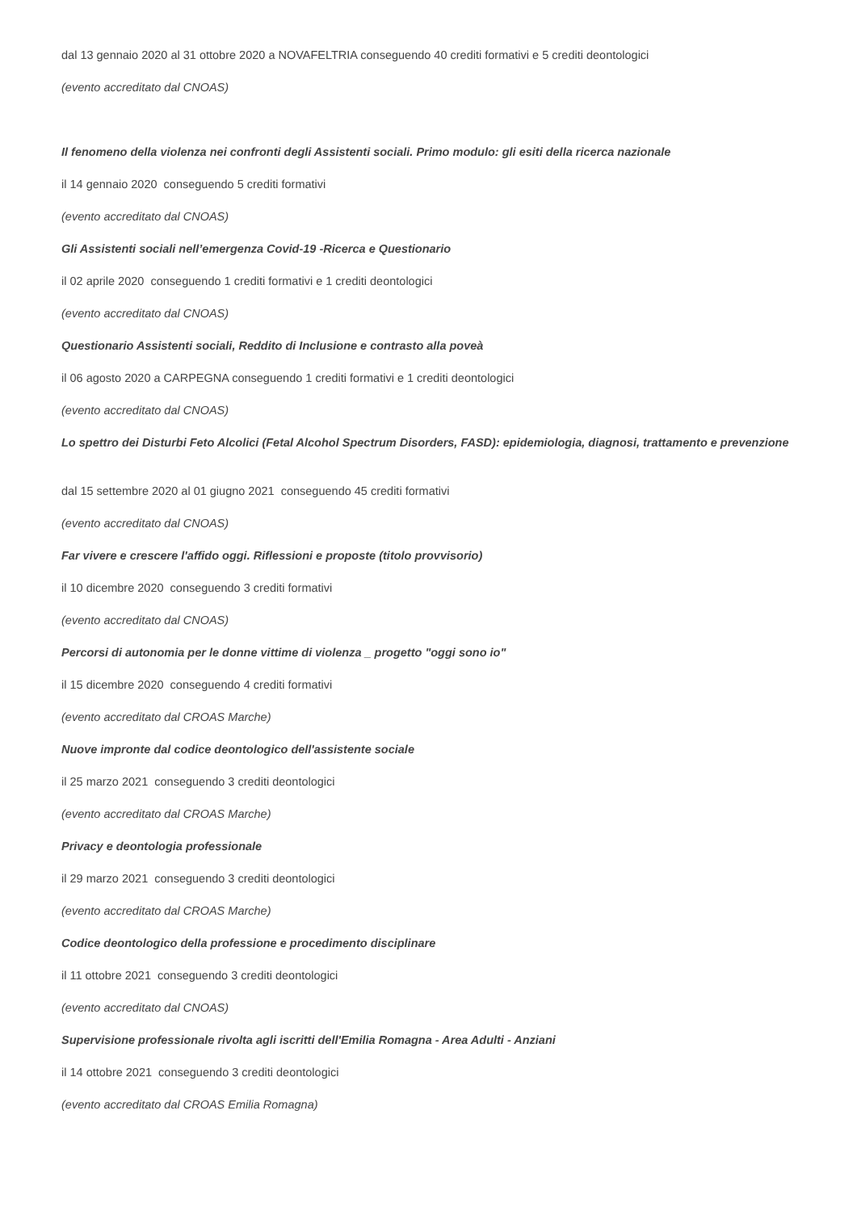dal 13 gennaio 2020 al 31 ottobre 2020 a NOVAFELTRIA conseguendo 40 crediti formativi e 5 crediti deontologici
(evento accreditato dal CNOAS)
Il fenomeno della violenza nei confronti degli Assistenti sociali. Primo modulo: gli esiti della ricerca nazionale
il 14 gennaio 2020 conseguendo 5 crediti formativi
(evento accreditato dal CNOAS)
Gli Assistenti sociali nell’emergenza Covid-19 -Ricerca e Questionario
il 02 aprile 2020 conseguendo 1 crediti formativi e 1 crediti deontologici
(evento accreditato dal CNOAS)
Questionario Assistenti sociali, Reddito di Inclusione e contrasto alla poveà
il 06 agosto 2020 a CARPEGNA conseguendo 1 crediti formativi e 1 crediti deontologici
(evento accreditato dal CNOAS)
Lo spettro dei Disturbi Feto Alcolici (Fetal Alcohol Spectrum Disorders, FASD): epidemiologia, diagnosi, trattamento e prevenzione
dal 15 settembre 2020 al 01 giugno 2021 conseguendo 45 crediti formativi
(evento accreditato dal CNOAS)
Far vivere e crescere l'affido oggi. Riflessioni e proposte (titolo provvisorio)
il 10 dicembre 2020 conseguendo 3 crediti formativi
(evento accreditato dal CNOAS)
Percorsi di autonomia per le donne vittime di violenza _ progetto "oggi sono io"
il 15 dicembre 2020 conseguendo 4 crediti formativi
(evento accreditato dal CROAS Marche)
Nuove impronte dal codice deontologico dell'assistente sociale
il 25 marzo 2021 conseguendo 3 crediti deontologici
(evento accreditato dal CROAS Marche)
Privacy e deontologia professionale
il 29 marzo 2021 conseguendo 3 crediti deontologici
(evento accreditato dal CROAS Marche)
Codice deontologico della professione e procedimento disciplinare
il 11 ottobre 2021 conseguendo 3 crediti deontologici
(evento accreditato dal CNOAS)
Supervisione professionale rivolta agli iscritti dell'Emilia Romagna - Area Adulti - Anziani
il 14 ottobre 2021 conseguendo 3 crediti deontologici
(evento accreditato dal CROAS Emilia Romagna)